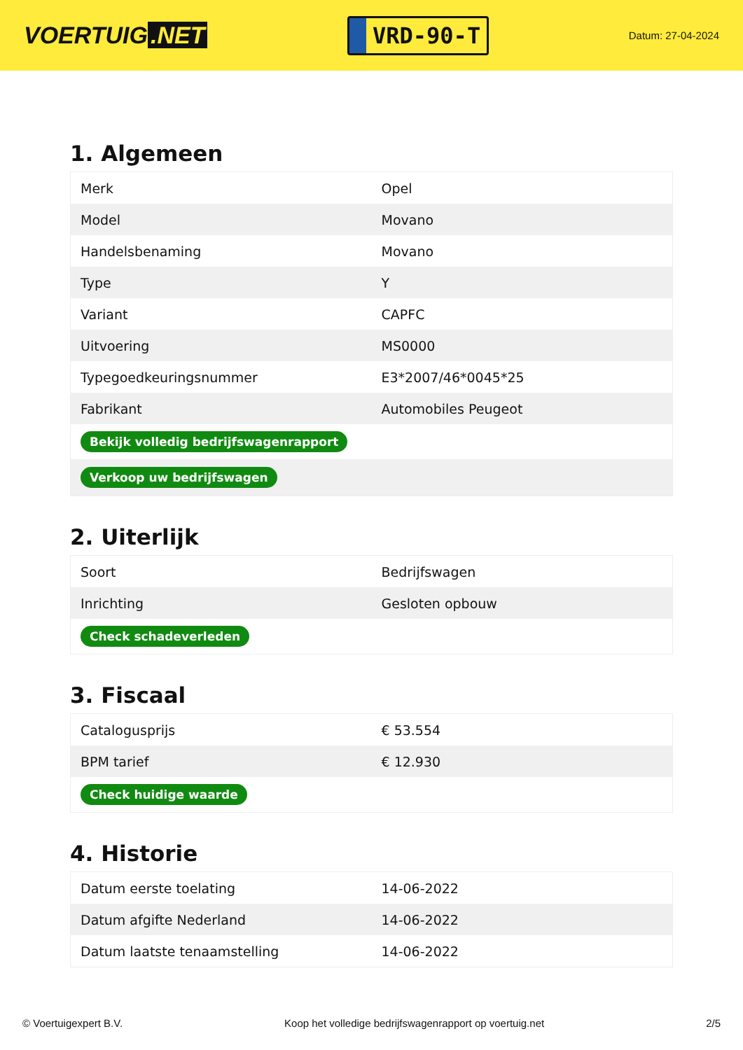VOERTUIG.NET
VRD-90-T
Datum: 27-04-2024
1. Algemeen
| Merk | Opel |
| Model | Movano |
| Handelsbenaming | Movano |
| Type | Y |
| Variant | CAPFC |
| Uitvoering | MS0000 |
| Typegoedkeuringsnummer | E3*2007/46*0045*25 |
| Fabrikant | Automobiles Peugeot |
| Bekijk volledig bedrijfswagenrapport | |
| Verkoop uw bedrijfswagen | |
2. Uiterlijk
| Soort | Bedrijfswagen |
| Inrichting | Gesloten opbouw |
| Check schadeverleden | |
3. Fiscaal
| Catalogusprijs | € 53.554 |
| BPM tarief | € 12.930 |
| Check huidige waarde | |
4. Historie
| Datum eerste toelating | 14-06-2022 |
| Datum afgifte Nederland | 14-06-2022 |
| Datum laatste tenaamstelling | 14-06-2022 |
© Voertuigexpert B.V. Koop het volledige bedrijfswagenrapport op voertuig.net 2/5